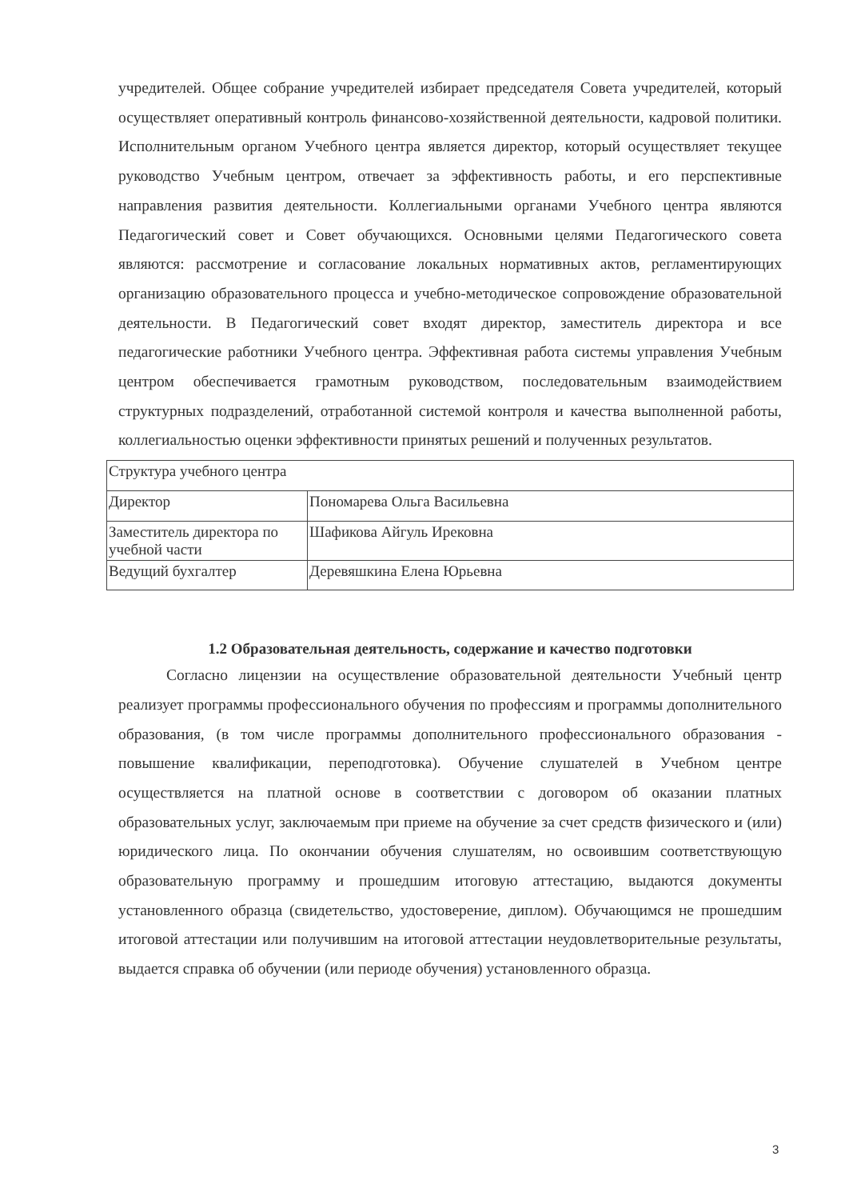учредителей. Общее собрание учредителей избирает председателя Совета учредителей, который осуществляет оперативный контроль финансово-хозяйственной деятельности, кадровой политики. Исполнительным органом Учебного центра является директор, который осуществляет текущее руководство Учебным центром, отвечает за эффективность работы, и его перспективные направления развития деятельности. Коллегиальными органами Учебного центра являются Педагогический совет и Совет обучающихся. Основными целями Педагогического совета являются: рассмотрение и согласование локальных нормативных актов, регламентирующих организацию образовательного процесса и учебно-методическое сопровождение образовательной деятельности. В Педагогический совет входят директор, заместитель директора и все педагогические работники Учебного центра. Эффективная работа системы управления Учебным центром обеспечивается грамотным руководством, последовательным взаимодействием структурных подразделений, отработанной системой контроля и качества выполненной работы, коллегиальностью оценки эффективности принятых решений и полученных результатов.
| Структура учебного центра | |
| Директор | Пономарева Ольга Васильевна |
| Заместитель директора по учебной части | Шафикова Айгуль Ирековна |
| Ведущий бухгалтер | Деревяшкина Елена Юрьевна |
1.2 Образовательная деятельность, содержание и качество подготовки
Согласно лицензии на осуществление образовательной деятельности Учебный центр реализует программы профессионального обучения по профессиям и программы дополнительного образования, (в том числе программы дополнительного профессионального образования - повышение квалификации, переподготовка). Обучение слушателей в Учебном центре осуществляется на платной основе в соответствии с договором об оказании платных образовательных услуг, заключаемым при приеме на обучение за счет средств физического и (или) юридического лица. По окончании обучения слушателям, но освоившим соответствующую образовательную программу и прошедшим итоговую аттестацию, выдаются документы установленного образца (свидетельство, удостоверение, диплом). Обучающимся не прошедшим итоговой аттестации или получившим на итоговой аттестации неудовлетворительные результаты, выдается справка об обучении (или периоде обучения) установленного образца.
3